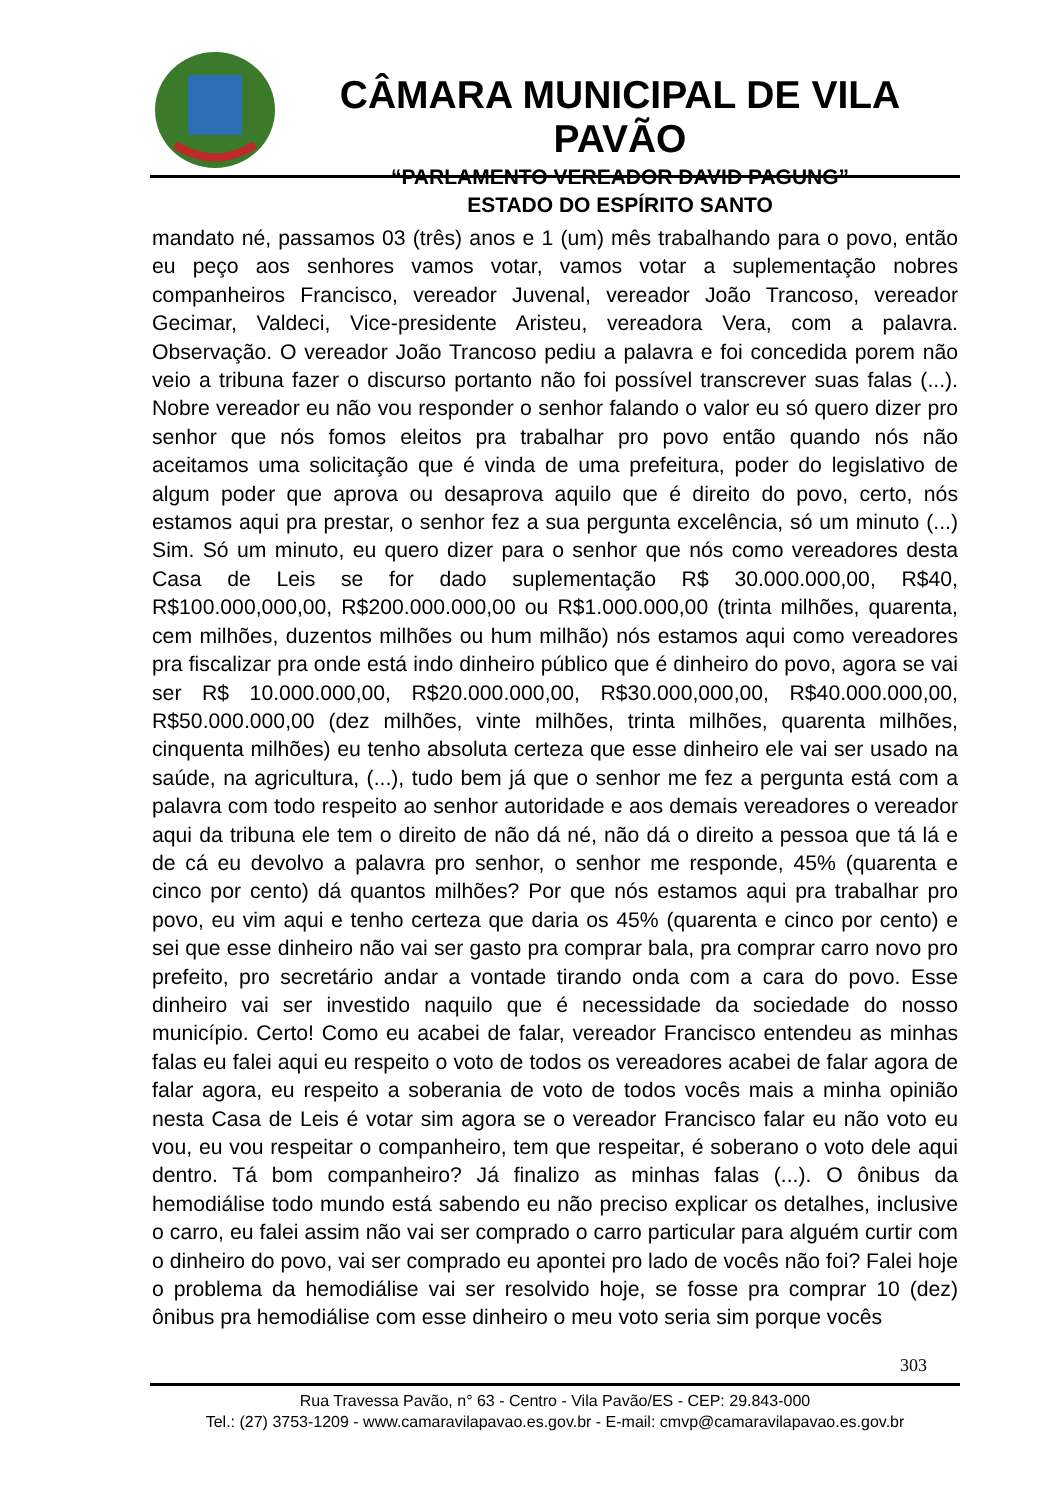CÂMARA MUNICIPAL DE VILA PAVÃO
“PARLAMENTO VEREADOR DAVID PAGUNG”
ESTADO DO ESPÍRITO SANTO
mandato né, passamos 03 (três) anos e 1 (um) mês trabalhando para o povo, então eu peço aos senhores vamos votar, vamos votar a suplementação nobres companheiros Francisco, vereador Juvenal, vereador João Trancoso, vereador Gecimar, Valdeci, Vice-presidente Aristeu, vereadora Vera, com a palavra. Observação. O vereador João Trancoso pediu a palavra e foi concedida porem não veio a tribuna fazer o discurso portanto não foi possível transcrever suas falas (...). Nobre vereador eu não vou responder o senhor falando o valor eu só quero dizer pro senhor que nós fomos eleitos pra trabalhar pro povo então quando nós não aceitamos uma solicitação que é vinda de uma prefeitura, poder do legislativo de algum poder que aprova ou desaprova aquilo que é direito do povo, certo, nós estamos aqui pra prestar, o senhor fez a sua pergunta excelência, só um minuto (...) Sim. Só um minuto, eu quero dizer para o senhor que nós como vereadores desta Casa de Leis se for dado suplementação R$ 30.000.000,00, R$40, R$100.000,000,00, R$200.000.000,00 ou R$1.000.000,00 (trinta milhões, quarenta, cem milhões, duzentos milhões ou hum milhão) nós estamos aqui como vereadores pra fiscalizar pra onde está indo dinheiro público que é dinheiro do povo, agora se vai ser R$ 10.000.000,00, R$20.000.000,00, R$30.000,000,00, R$40.000.000,00, R$50.000.000,00 (dez milhões, vinte milhões, trinta milhões, quarenta milhões, cinquenta milhões) eu tenho absoluta certeza que esse dinheiro ele vai ser usado na saúde, na agricultura, (...), tudo bem já que o senhor me fez a pergunta está com a palavra com todo respeito ao senhor autoridade e aos demais vereadores o vereador aqui da tribuna ele tem o direito de não dá né, não dá o direito a pessoa que tá lá e de cá eu devolvo a palavra pro senhor, o senhor me responde, 45% (quarenta e cinco por cento) dá quantos milhões? Por que nós estamos aqui pra trabalhar pro povo, eu vim aqui e tenho certeza que daria os 45% (quarenta e cinco por cento) e sei que esse dinheiro não vai ser gasto pra comprar bala, pra comprar carro novo pro prefeito, pro secretário andar a vontade tirando onda com a cara do povo. Esse dinheiro vai ser investido naquilo que é necessidade da sociedade do nosso município. Certo! Como eu acabei de falar, vereador Francisco entendeu as minhas falas eu falei aqui eu respeito o voto de todos os vereadores acabei de falar agora de falar agora, eu respeito a soberania de voto de todos vocês mais a minha opinião nesta Casa de Leis é votar sim agora se o vereador Francisco falar eu não voto eu vou, eu vou respeitar o companheiro, tem que respeitar, é soberano o voto dele aqui dentro. Tá bom companheiro? Já finalizo as minhas falas (...). O ônibus da hemodiálise todo mundo está sabendo eu não preciso explicar os detalhes, inclusive o carro, eu falei assim não vai ser comprado o carro particular para alguém curtir com o dinheiro do povo, vai ser comprado eu apontei pro lado de vocês não foi? Falei hoje o problema da hemodiálise vai ser resolvido hoje, se fosse pra comprar 10 (dez) ônibus pra hemodiálise com esse dinheiro o meu voto seria sim porque vocês
303
Rua Travessa Pavão, n° 63 - Centro - Vila Pavão/ES - CEP: 29.843-000
Tel.: (27) 3753-1209 - www.camaravilapavao.es.gov.br - E-mail: cmvp@camaravilapavao.es.gov.br